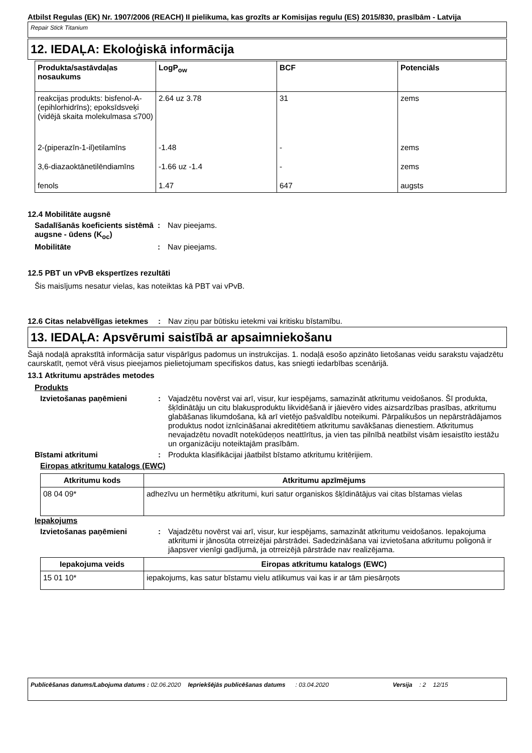Atbilst Regulas (EK) Nr. 1907/2006 (REACH) II pielikuma, kas grozīts ar Komisijas regulu (ES) 2015/830, prasībām - Latvija
Repair Stick Titanium
12. IEDAĻA: Ekoloģiskā informācija
| Produkta/sastāvdaļas nosaukums | LogP<sub>ow</sub> | BCF | Potenciāls |
| --- | --- | --- | --- |
| reakcijas produkts: bisfenol-A-(epihlorhidrīns); epoksīdsveķi (vidējā skaita molekulmasa ≤700) | 2.64 uz 3.78 | 31 | zems |
| 2-(piperazīn-1-il)etilamīns | -1.48 | - | zems |
| 3,6-diazaoktānetilēndiamīns | -1.66 uz -1.4 | - | zems |
| fenols | 1.47 | 647 | augsts |
12.4 Mobilitāte augsnē
Sadalīšanās koeficients sistēmā augsne - ūdens (K<sub>oc</sub>)
: Nav pieejams.
Mobilitāte : Nav pieejams.
12.5 PBT un vPvB ekspertīzes rezultāti
Šis maisījums nesatur vielas, kas noteiktas kā PBT vai vPvB.
12.6 Citas nelabvēlīgas ietekmes
: Nav ziņu par būtisku ietekmi vai kritisku bīstamību.
13. IEDAĻA: Apsvērumi saistībā ar apsaimniekošanu
Šajā nodaļā aprakstītā informācija satur vispārīgus padomus un instrukcijas. 1. nodaļā esošo apzināto lietošanas veidu sarakstu vajadzētu caurskatīt, ņemot vērā visus pieejamos pielietojumam specifiskos datus, kas sniegti iedarbības scenārijā.
13.1 Atkritumu apstrādes metodes
Produkts
Izvietošanas paņēmieni : Vajadzētu novērst vai arī, visur, kur iespējams, samazināt atkritumu veidošanos. Šī produkta, šķīdinātāju un citu blakusproduktu likvidēšanā ir jāievēro vides aizsardzības prasības, atkritumu glabāšanas likumdošana, kā arī vietējo pašvaldību noteikumi. Pārpalikušos un nepārstrādājamos produktus nodot iznīcināšanai akreditētiem atkritumu savākšanas dienestiem. Atkritumus nevajadzētu novadīt notekūdeņos neattīrītus, ja vien tas pilnībā neatbilst visām iesaistīto iestāžu un organizāciju noteiktajām prasībām.
Bīstami atkritumi : Produkta klasifikācijai jāatbilst bīstamo atkritumu kritērijiem.
Eiropas atkritumu katalogs (EWC)
| Atkritumu kods | Atkritumu apzīmējums |
| --- | --- |
| 08 04 09* | adhezīvu un hermētiķu atkritumi, kuri satur organiskos šķīdinātājus vai citas bīstamas vielas |
Iepakojums
Izvietošanas paņēmieni : Vajadzētu novērst vai arī, visur, kur iespējams, samazināt atkritumu veidošanos. Iepakojuma atkritumi ir jānosūta otrreizējai pārstrādei. Sadedzināšana vai izvietošana atkritumu poligonā ir jāapsver vienīgi gadījumā, ja otrreizējā pārstrāde nav realizējama.
| Iepakojuma veids | Eiropas atkritumu katalogs (EWC) |
| --- | --- |
| 15 01 10* | iepakojums, kas satur bīstamu vielu atlikumus vai kas ir ar tām piesārņots |
Publicēšanas datums/Labojuma datums : 02.06.2020
Iepriekšējās publicēšanas datums
: 03.04.2020 Versija : 2 12/15